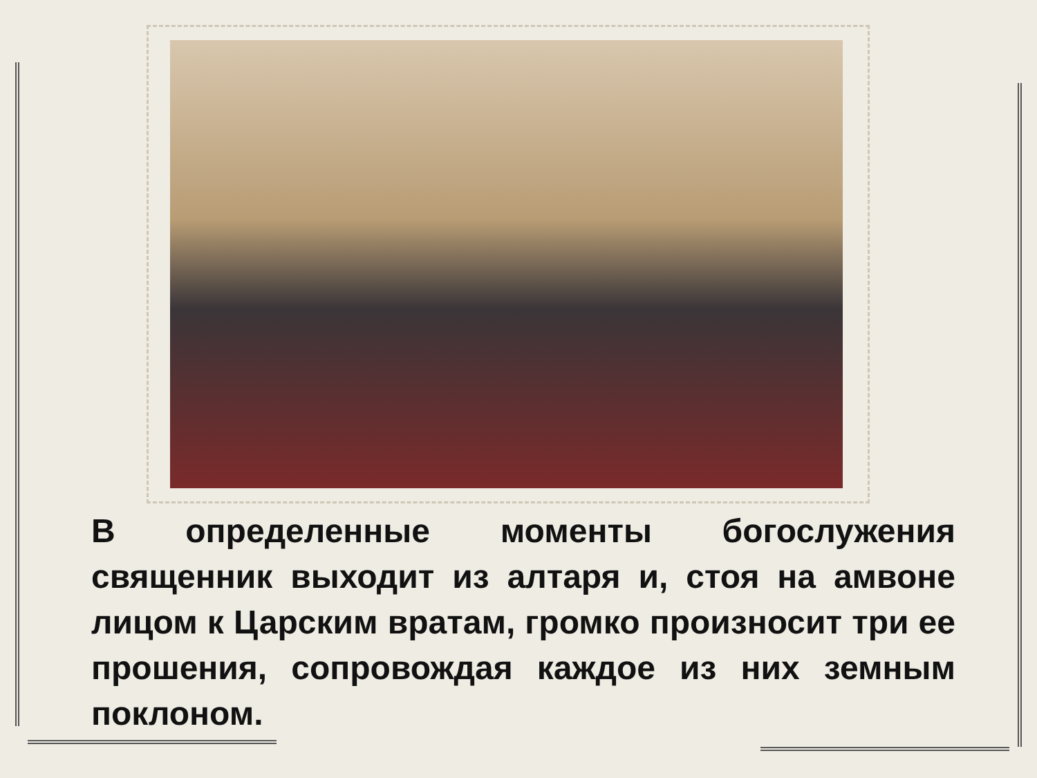В определенные моменты богослужения священник выходит из алтаря и, стоя на амвоне лицом к Царским вратам, громко произносит три ее прошения, сопровождая каждое из них земным поклоном.